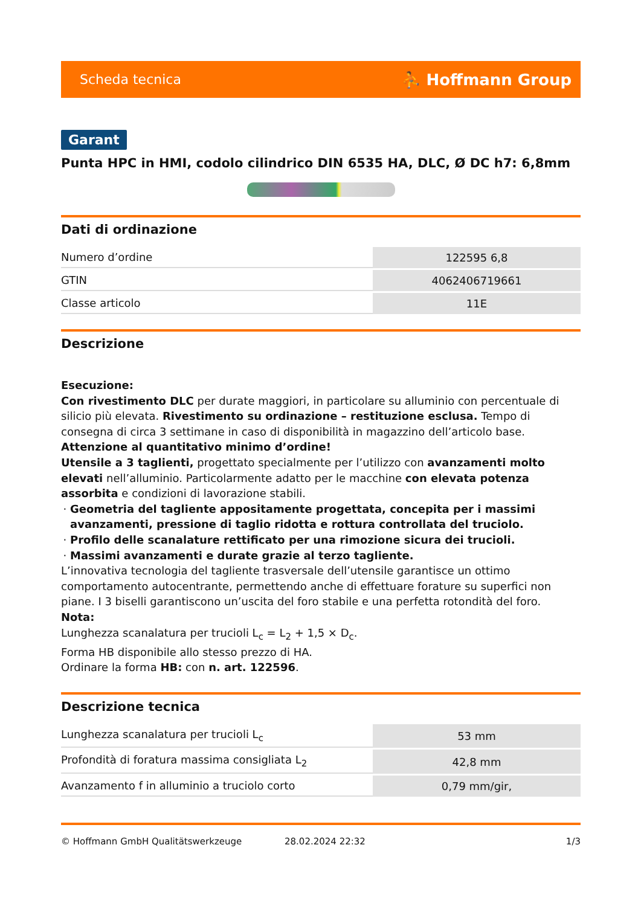Scheda tecnica ⛹ Hoffmann Group
Garant
Punta HPC in HMI, codolo cilindrico DIN 6535 HA, DLC, Ø DC h7: 6,8mm
Dati di ordinazione
| Numero d’ordine | 122595 6,8 |
| GTIN | 4062406719661 |
| Classe articolo | 11E |
Descrizione
Esecuzione:
Con rivestimento DLC per durate maggiori, in particolare su alluminio con percentuale di silicio più elevata. Rivestimento su ordinazione – restituzione esclusa. Tempo di consegna di circa 3 settimane in caso di disponibilità in magazzino dell’articolo base. Attenzione al quantitativo minimo d’ordine!
Utensile a 3 taglienti, progettato specialmente per l’utilizzo con avanzamenti molto elevati nell’alluminio. Particolarmente adatto per le macchine con elevata potenza assorbita e condizioni di lavorazione stabili.
Geometria del tagliente appositamente progettata, concepita per i massimi avanzamenti, pressione di taglio ridotta e rottura controllata del truciolo.
Profilo delle scanalature rettificato per una rimozione sicura dei trucioli.
Massimi avanzamenti e durate grazie al terzo tagliente.
L’innovativa tecnologia del tagliente trasversale dell’utensile garantisce un ottimo comportamento autocentrante, permettendo anche di effettuare forature su superfici non piane. I 3 biselli garantiscono un’uscita del foro stabile e una perfetta rotondità del foro.
Nota:
Lunghezza scanalatura per trucioli L<sub>c</sub> = L<sub>2</sub> + 1,5 × D<sub>c</sub>.
Forma HB disponibile allo stesso prezzo di HA.
Ordinare la forma HB: con n. art. 122596.
Descrizione tecnica
| Lunghezza scanalatura per trucioli L<sub>c</sub> | 53 mm |
| Profondità di foratura massima consigliata L<sub>2</sub> | 42,8 mm |
| Avanzamento f in alluminio a truciolo corto | 0,79 mm/gir, |
© Hoffmann GmbH Qualitätswerkzeuge 28.02.2024 22:32 1/3